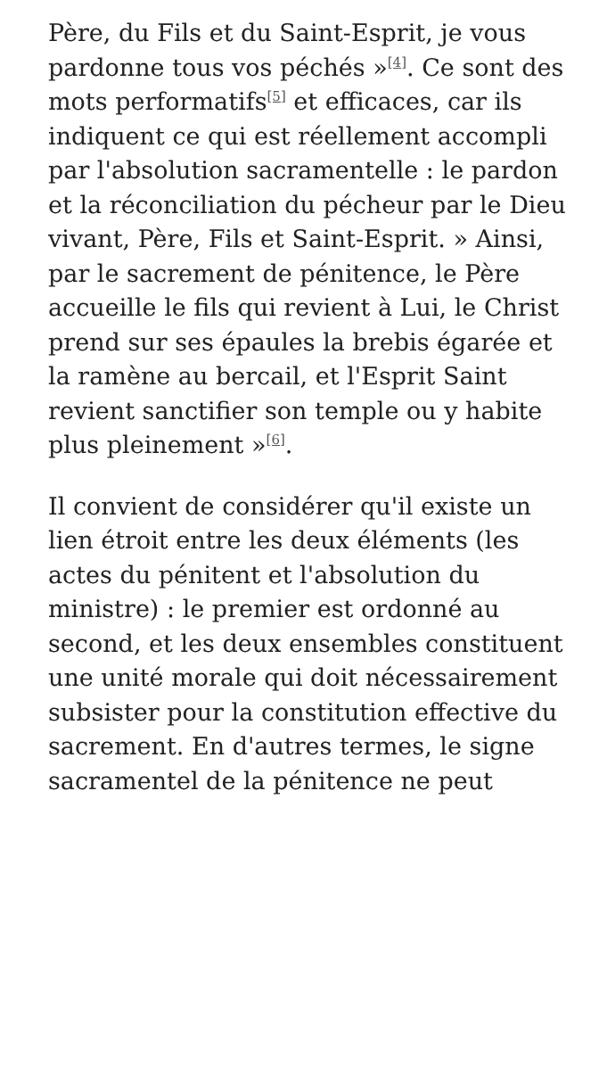Père, du Fils et du Saint-Esprit, je vous pardonne tous vos péchés »<sup>[4]</sup>. Ce sont des mots performatifs<sup>[5]</sup> et efficaces, car ils indiquent ce qui est réellement accompli par l'absolution sacramentelle : le pardon et la réconciliation du pécheur par le Dieu vivant, Père, Fils et Saint-Esprit. » Ainsi, par le sacrement de pénitence, le Père accueille le fils qui revient à Lui, le Christ prend sur ses épaules la brebis égarée et la ramène au bercail, et l'Esprit Saint revient sanctifier son temple ou y habite plus pleinement »<sup>[6]</sup>.
Il convient de considérer qu'il existe un lien étroit entre les deux éléments (les actes du pénitent et l'absolution du ministre) : le premier est ordonné au second, et les deux ensembles constituent une unité morale qui doit nécessairement subsister pour la constitution effective du sacrement. En d'autres termes, le signe sacramentel de la pénitence ne peut